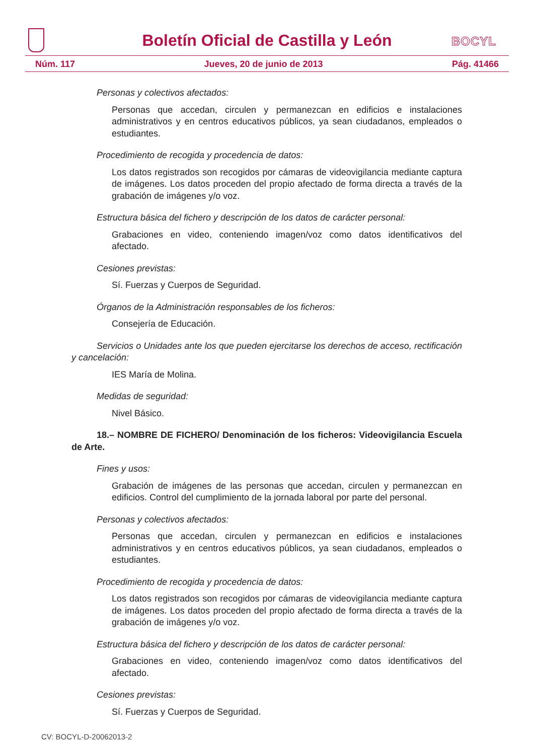Boletín Oficial de Castilla y León
BOCYL
Núm. 117 Jueves, 20 de junio de 2013 Pág. 41466
Personas y colectivos afectados:
Personas que accedan, circulen y permanezcan en edificios e instalaciones administrativos y en centros educativos públicos, ya sean ciudadanos, empleados o estudiantes.
Procedimiento de recogida y procedencia de datos:
Los datos registrados son recogidos por cámaras de videovigilancia mediante captura de imágenes. Los datos proceden del propio afectado de forma directa a través de la grabación de imágenes y/o voz.
Estructura básica del fichero y descripción de los datos de carácter personal:
Grabaciones en video, conteniendo imagen/voz como datos identificativos del afectado.
Cesiones previstas:
Sí. Fuerzas y Cuerpos de Seguridad.
Órganos de la Administración responsables de los ficheros:
Consejería de Educación.
Servicios o Unidades ante los que pueden ejercitarse los derechos de acceso, rectificación y cancelación:
IES María de Molina.
Medidas de seguridad:
Nivel Básico.
18.– NOMBRE DE FICHERO/ Denominación de los ficheros: Videovigilancia Escuela de Arte.
Fines y usos:
Grabación de imágenes de las personas que accedan, circulen y permanezcan en edificios. Control del cumplimiento de la jornada laboral por parte del personal.
Personas y colectivos afectados:
Personas que accedan, circulen y permanezcan en edificios e instalaciones administrativos y en centros educativos públicos, ya sean ciudadanos, empleados o estudiantes.
Procedimiento de recogida y procedencia de datos:
Los datos registrados son recogidos por cámaras de videovigilancia mediante captura de imágenes. Los datos proceden del propio afectado de forma directa a través de la grabación de imágenes y/o voz.
Estructura básica del fichero y descripción de los datos de carácter personal:
Grabaciones en video, conteniendo imagen/voz como datos identificativos del afectado.
Cesiones previstas:
Sí. Fuerzas y Cuerpos de Seguridad.
CV: BOCYL-D-20062013-2